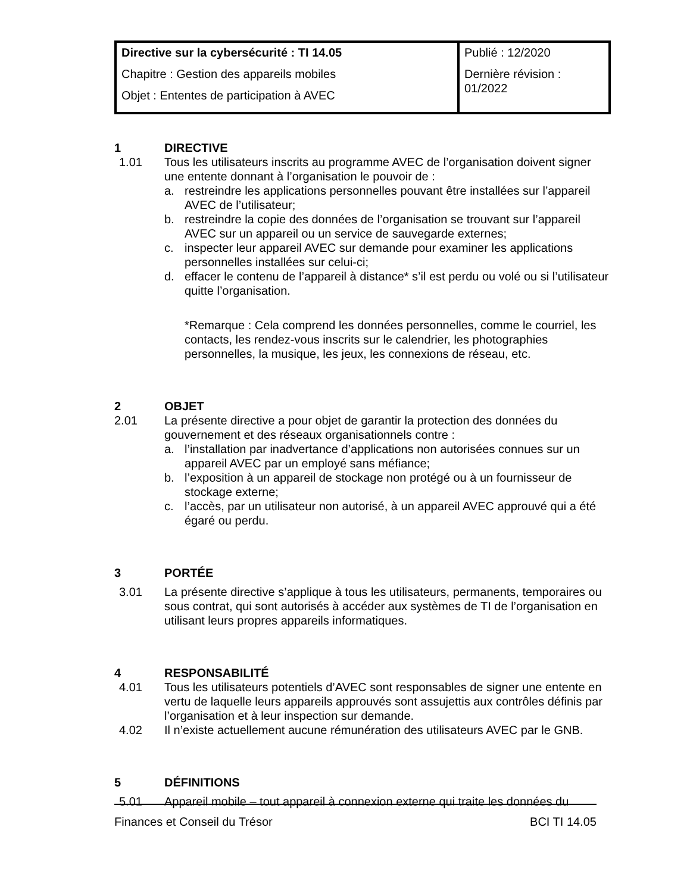| Directive sur la cybersécurité : TI 14.05 Chapitre : Gestion des appareils mobiles Objet : Ententes de participation à AVEC | Publié : 12/2020 Dernière révision : 01/2022 |
1 DIRECTIVE
1.01 Tous les utilisateurs inscrits au programme AVEC de l’organisation doivent signer une entente donnant à l’organisation le pouvoir de :
a. restreindre les applications personnelles pouvant être installées sur l’appareil AVEC de l’utilisateur;
b. restreindre la copie des données de l’organisation se trouvant sur l’appareil AVEC sur un appareil ou un service de sauvegarde externes;
c. inspecter leur appareil AVEC sur demande pour examiner les applications personnelles installées sur celui-ci;
d. effacer le contenu de l’appareil à distance* s’il est perdu ou volé ou si l’utilisateur quitte l’organisation.
*Remarque : Cela comprend les données personnelles, comme le courriel, les contacts, les rendez-vous inscrits sur le calendrier, les photographies personnelles, la musique, les jeux, les connexions de réseau, etc.
2 OBJET
2.01 La présente directive a pour objet de garantir la protection des données du gouvernement et des réseaux organisationnels contre :
a. l’installation par inadvertance d’applications non autorisées connues sur un appareil AVEC par un employé sans méfiance;
b. l’exposition à un appareil de stockage non protégé ou à un fournisseur de stockage externe;
c. l’accès, par un utilisateur non autorisé, à un appareil AVEC approuvé qui a été égaré ou perdu.
3 PORTÉE
3.01 La présente directive s’applique à tous les utilisateurs, permanents, temporaires ou sous contrat, qui sont autorisés à accéder aux systèmes de TI de l’organisation en utilisant leurs propres appareils informatiques.
4 RESPONSABILITÉ
4.01 Tous les utilisateurs potentiels d’AVEC sont responsables de signer une entente en vertu de laquelle leurs appareils approuvés sont assujettis aux contrôles définis par l’organisation et à leur inspection sur demande.
4.02 Il n’existe actuellement aucune rémunération des utilisateurs AVEC par le GNB.
5 DÉFINITIONS
5.01 Appareil mobile – tout appareil à connexion externe qui traite les données du
Finances et Conseil du Trésor BCI TI 14.05